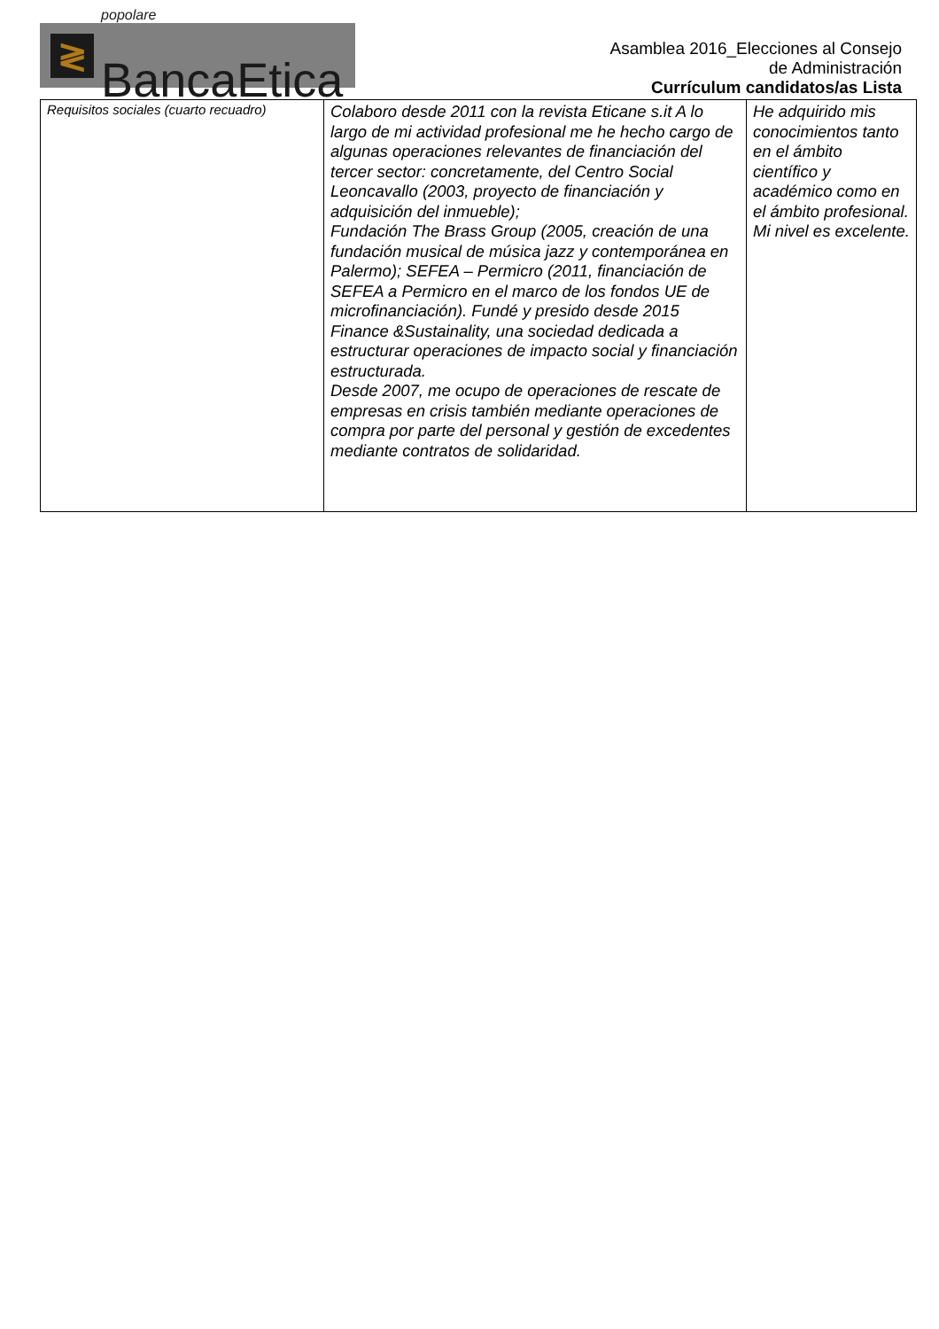≷
popolare BancaEtica
Asamblea 2016_Elecciones al Consejo
de Administración
Currículum candidatos/as Lista
| Requisitos sociales (cuarto recuadro) | Colaboro desde 2011 con la revista Eticane s.it A lo largo de mi actividad profesional me he hecho cargo de algunas operaciones relevantes de financiación del tercer sector: concretamente, del Centro Social Leoncavallo (2003, proyecto de financiación y adquisición del inmueble); Fundación The Brass Group (2005, creación de una fundación musical de música jazz y contemporánea en Palermo); SEFEA – Permicro (2011, financiación de SEFEA a Permicro en el marco de los fondos UE de microfinanciación). Fundé y presido desde 2015 Finance &Sustainality, una sociedad dedicada a estructurar operaciones de impacto social y financiación estructurada. Desde 2007, me ocupo de operaciones de rescate de empresas en crisis también mediante operaciones de compra por parte del personal y gestión de excedentes mediante contratos de solidaridad. | He adquirido mis conocimientos tanto en el ámbito científico y académico como en el ámbito profesional. Mi nivel es excelente. |